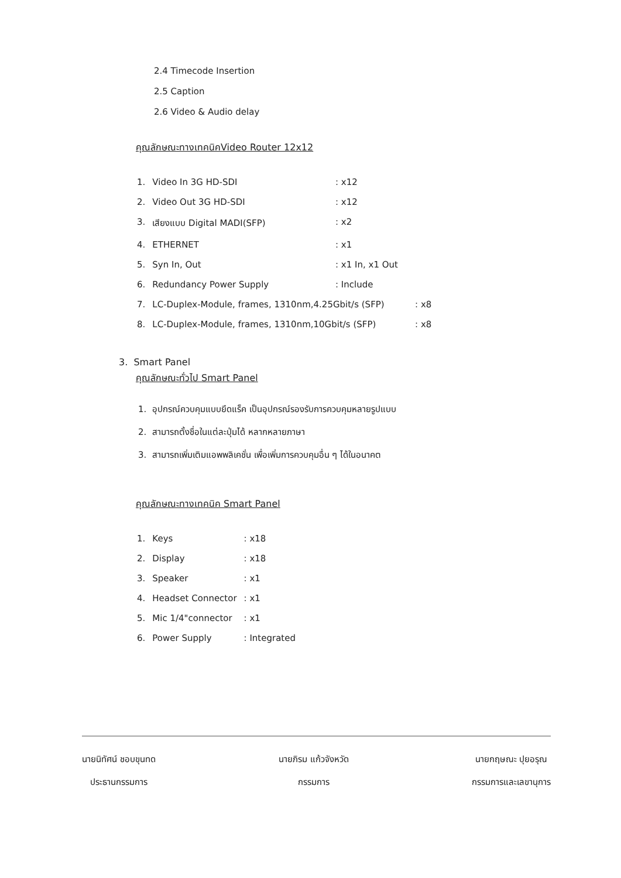2.4 Timecode Insertion
2.5 Caption
2.6 Video & Audio delay
คุณลักษณะทางเทคนิคVideo Router 12x12
| 1. | Video In 3G HD-SDI | : x12 |
| 2. | Video Out 3G HD-SDI | : x12 |
| 3. | เสียงแบบ Digital MADI(SFP) | : x2 |
| 4. | ETHERNET | : x1 |
| 5. | Syn In, Out | : x1 In, x1 Out |
| 6. | Redundancy Power Supply | : Include |
| 7. | LC-Duplex-Module, frames, 1310nm,4.25Gbit/s (SFP) : x8 | |
| 8. | LC-Duplex-Module, frames, 1310nm,10Gbit/s (SFP) : x8 | |
3. Smart Panel
คุณลักษณะทั่วไป Smart Panel
1. อุปกรณ์ควบคุมแบบยึดแร็ค เป็นอุปกรณ์รองรับการควบคุมหลายรูปแบบ
2. สามารถตั้งชื่อในแต่ละปุ่มได้ หลากหลายภาษา
3. สามารถเพิ่มเติมแอพพลิเคชั่น เพื่อเพิ่มการควบคุมอื่น ๆ ได้ในอนาคต
คุณลักษณะทางเทคนิค Smart Panel
| 1. | Keys | : x18 |
| 2. | Display | : x18 |
| 3. | Speaker | : x1 |
| 4. | Headset Connector | : x1 |
| 5. | Mic 1/4"connector | : x1 |
| 6. | Power Supply | : Integrated |
นายนิทัศน์ ชอบขุนทด
ประธานกรรมการ
นายภิรม แก้วจังหวัด
กรรมการ
นายกฤษณะ ปุยอรุณ
กรรมการและเลขานุการ